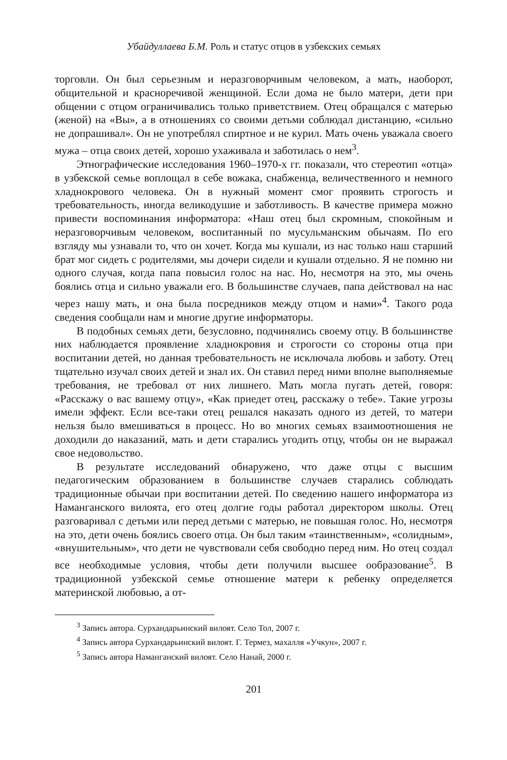Убайдуллаева Б.М. Роль и статус отцов в узбекских семьях
торговли. Он был серьезным и неразговорчивым человеком, а мать, наоборот, общительной и красноречивой женщиной. Если дома не было матери, дети при общении с отцом ограничивались только приветствием. Отец обращался с матерью (женой) на «Вы», а в отношениях со своими детьми соблюдал дистанцию, «сильно не допрашивал». Он не употреблял спиртное и не курил. Мать очень уважала своего мужа – отца своих детей, хорошо ухаживала и заботилась о нем<sup>3</sup>.
Этнографические исследования 1960–1970-х гг. показали, что стереотип «отца» в узбекской семье воплощал в себе вожака, снабженца, величественного и немного хладнокрового человека. Он в нужный момент смог проявить строгость и требовательность, иногда великодушие и заботливость. В качестве примера можно привести воспоминания информатора: «Наш отец был скромным, спокойным и неразговорчивым человеком, воспитанный по мусульманским обычаям. По его взгляду мы узнавали то, что он хочет. Когда мы кушали, из нас только наш старший брат мог сидеть с родителями, мы дочери сидели и кушали отдельно. Я не помню ни одного случая, когда папа повысил голос на нас. Но, несмотря на это, мы очень боялись отца и сильно уважали его. В большинстве случаев, папа действовал на нас через нашу мать, и она была посредников между отцом и нами»<sup>4</sup>. Такого рода сведения сообщали нам и многие другие информаторы.
В подобных семьях дети, безусловно, подчинялись своему отцу. В большинстве них наблюдается проявление хладнокровия и строгости со стороны отца при воспитании детей, но данная требовательность не исключала любовь и заботу. Отец тщательно изучал своих детей и знал их. Он ставил перед ними вполне выполняемые требования, не требовал от них лишнего. Мать могла пугать детей, говоря: «Расскажу о вас вашему отцу», «Как приедет отец, расскажу о тебе». Такие угрозы имели эффект. Если все-таки отец решался наказать одного из детей, то матери нельзя было вмешиваться в процесс. Но во многих семьях взаимоотношения не доходили до наказаний, мать и дети старались угодить отцу, чтобы он не выражал свое недовольство.
В результате исследований обнаружено, что даже отцы с высшим педагогическим образованием в большинстве случаев старались соблюдать традиционные обычаи при воспитании детей. По сведению нашего информатора из Наманганского вилоята, его отец долгие годы работал директором школы. Отец разговаривал с детьми или перед детьми с матерью, не повышая голос. Но, несмотря на это, дети очень боялись своего отца. Он был таким «таинственным», «солидным», «внушительным», что дети не чувствовали себя свободно перед ним. Но отец создал все необходимые условия, чтобы дети получили высшее ообразование<sup>5</sup>. В традиционной узбекской семье отношение матери к ребенку определяется материнской любовью, а от-
<sup>3</sup> Запись автора. Сурхандарьинский вилоят. Село Тол, 2007 г.
<sup>4</sup> Запись автора Сурхандарьинский вилоят. Г. Термез, махалля «Учкун», 2007 г.
<sup>5</sup> Запись автора Наманганский вилоят. Село Нанай, 2000 г.
201